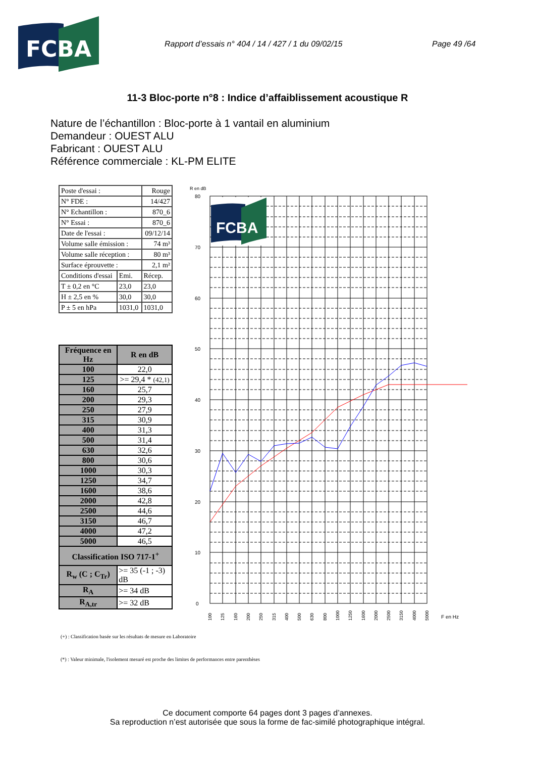FCBA
Rapport d’essais n° 404 / 14 / 427 / 1 du 09/02/15 Page 49 /64
11-3 Bloc-porte n°8 : Indice d’affaiblissement acoustique R
Nature de l’échantillon : Bloc-porte à 1 vantail en aluminium
Demandeur : OUEST ALU
Fabricant : OUEST ALU
Référence commerciale : KL-PM ELITE
| Poste d'essai : | | Rouge |
| N° FDE : | | 14/427 |
| N° Echantillon : | | 870_6 |
| N° Essai : | | 870_6 |
| Date de l'essai : | | 09/12/14 |
| Volume salle émission : | | 74 m³ |
| Volume salle réception : | | 80 m³ |
| Surface éprouvette : | | 2,1 m² |
| Conditions d'essai | Emi. | Récep. |
| T ± 0,2 en °C | 23,0 | 23,0 |
| H ± 2,5 en % | 30,0 | 30,0 |
| P ± 5 en hPa | 1031,0 | 1031,0 |
| Fréquence en Hz | R en dB |
| --- | --- |
| 100 | 22,0 |
| 125 | >= 29,4 * (42,1) |
| 160 | 25,7 |
| 200 | 29,3 |
| 250 | 27,9 |
| 315 | 30,9 |
| 400 | 31,3 |
| 500 | 31,4 |
| 630 | 32,6 |
| 800 | 30,6 |
| 1000 | 30,3 |
| 1250 | 34,7 |
| 1600 | 38,6 |
| 2000 | 42,8 |
| 2500 | 44,6 |
| 3150 | 46,7 |
| 4000 | 47,2 |
| 5000 | 46,5 |
| Classification ISO 717-1<sup>+</sup> | |
| R<sub>w</sub> (C ; C<sub>Tr</sub>) | >= 35 (-1 ; -3) dB |
| R<sub>A</sub> | >= 34 dB |
| R<sub>A,tr</sub> | >= 32 dB |
R en dB
FCBA
80
70
60
50
40
30
20
10
0
100
125
160
200
250
315
400
500
630
800
1000
1250
1600
2000
2500
3150
4000
5000
F en Hz
(+) : Classification basée sur les résultats de mesure en Laboratoire
(*) : Valeur minimale, l'isolement mesuré est proche des limites de performances entre parenthèses
Ce document comporte 64 pages dont 3 pages d’annexes.
Sa reproduction n’est autorisée que sous la forme de fac-similé photographique intégral.